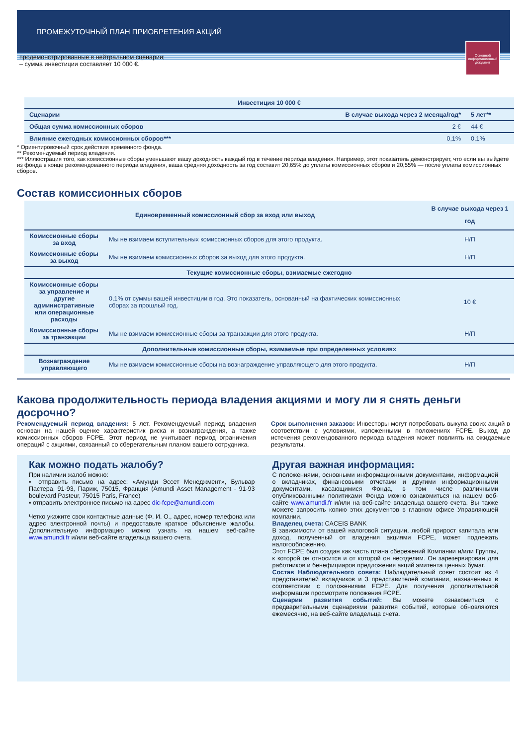ПРОМЕЖУТОЧНЫЙ ПЛАН ПРИОБРЕТЕНИЯ АКЦИЙ
Основной информационный документ
продемонстрированные в нейтральном сценарии;
– сумма инвестиции составляет 10 000 €.
| Инвестиция 10 000 € | | |
| --- | --- | --- |
| Сценарии | В случае выхода через 2 месяца/год* | 5 лет** |
| Общая сумма комиссионных сборов | 2 € | 44 € |
| Влияние ежегодных комиссионных сборов*** | 0,1% | 0,1% |
* Ориентировочный срок действия временного фонда.
** Рекомендуемый период владения.
*** Иллюстрация того, как комиссионные сборы уменьшают вашу доходность каждый год в течение периода владения. Например, этот показатель демонстрирует, что если вы выйдете из фонда в конце рекомендованного периода владения, ваша средняя доходность за год составит 20,65% до уплаты комиссионных сборов и 20,55% — после уплаты комиссионных сборов.
Состав комиссионных сборов
| Единовременный комиссионный сбор за вход или выход | | В случае выхода через 1 год |
| --- | --- | --- |
| Комиссионные сборы за вход | Мы не взимаем вступительных комиссионных сборов для этого продукта. | Н/П |
| Комиссионные сборы за выход | Мы не взимаем комиссионных сборов за выход для этого продукта. | Н/П |
| Текущие комиссионные сборы, взимаемые ежегодно | | |
| Комиссионные сборы за управление и другие административные или операционные расходы | 0,1% от суммы вашей инвестиции в год. Это показатель, основанный на фактических комиссионных сборах за прошлый год. | 10 € |
| Комиссионные сборы за транзакции | Мы не взимаем комиссионные сборы за транзакции для этого продукта. | Н/П |
| Дополнительные комиссионные сборы, взимаемые при определенных условиях | | |
| Вознаграждение управляющего | Мы не взимаем комиссионные сборы на вознаграждение управляющего для этого продукта. | Н/П |
Какова продолжительность периода владения акциями и могу ли я снять деньги досрочно?
Рекомендуемый период владения: 5 лет. Рекомендуемый период владения основан на нашей оценке характеристик риска и вознаграждения, а также комиссионных сборов FCPE. Этот период не учитывает период ограничения операций с акциями, связанный со сберегательным планом вашего сотрудника.
Срок выполнения заказов: Инвесторы могут потребовать выкупа своих акций в соответствии с условиями, изложенными в положениях FCPE. Выход до истечения рекомендованного периода владения может повлиять на ожидаемые результаты.
Как можно подать жалобу?
При наличии жалоб можно:
▪ отправить письмо на адрес: «Амунди Эссет Менеджмент», Бульвар Пастера, 91-93, Париж, 75015, Франция (Amundi Asset Management - 91-93 boulevard Pasteur, 75015 Paris, France)
▪ отправить электронное письмо на адрес dic-fcpe@amundi.com
Четко укажите свои контактные данные (Ф. И. О., адрес, номер телефона или адрес электронной почты) и предоставьте краткое объяснение жалобы. Дополнительную информацию можно узнать на нашем веб-сайте www.amundi.fr и/или веб-сайте владельца вашего счета.
Другая важная информация:
С положениями, основными информационными документами, информацией о вкладчиках, финансовыми отчетами и другими информационными документами, касающимися Фонда, в том числе различными опубликованными политиками Фонда можно ознакомиться на нашем веб-сайте www.amundi.fr и/или на веб-сайте владельца вашего счета. Вы также можете запросить копию этих документов в главном офисе Управляющей компании.
Владелец счета: CACEIS BANK
В зависимости от вашей налоговой ситуации, любой прирост капитала или доход, полученный от владения акциями FCPE, может подлежать налогообложению.
Этот FCPE был создан как часть плана сбережений Компании и/или Группы, к которой он относится и от которой он неотделим. Он зарезервирован для работников и бенефициаров предложения акций эмитента ценных бумаг.
Состав Наблюдательного совета: Наблюдательный совет состоит из 4 представителей вкладчиков и 3 представителей компании, назначенных в соответствии с положениями FCPE. Для получения дополнительной информации просмотрите положения FCPE.
Сценарии развития событий: Вы можете ознакомиться с предварительными сценариями развития событий, которые обновляются ежемесячно, на веб-сайте владельца счета.